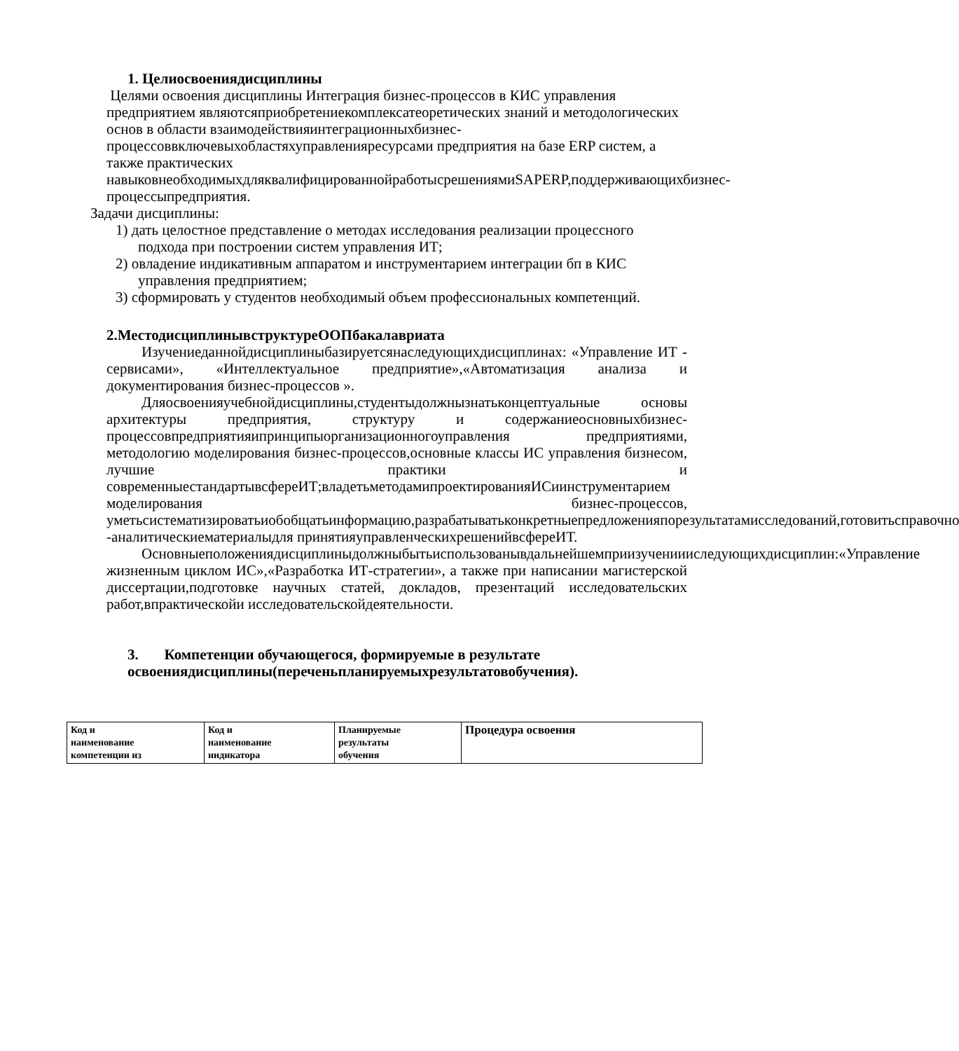1. Целиосвоениядисциплины
Целями освоения дисциплины Интеграция бизнес-процессов в КИС управления предприятием являютсяприобретениекомплексатеоретических знаний и методологических основ в области взаимодействияинтеграционныхбизнес-процессоввключевыхобластяхуправленияресурсами предприятия на базе ERP систем, а также практических навыковнеобходимыхдляквалифицированнойработысрешениямиSAPERP,поддерживающихбизнес-процессыпредприятия.
Задачи дисциплины:
1) дать целостное представление о методах исследования реализации процессного подхода при построении систем управления ИТ;
2) овладение индикативным аппаратом и инструментарием интеграции бп в КИС управления предприятием;
3) сформировать у студентов необходимый объем профессиональных компетенций.
2.МестодисциплинывструктуреООПбакалавриата
Изучениеданнойдисциплиныбазируетсянаследующихдисциплинах: «Управление ИТ - сервисами», «Интеллектуальное предприятие»,«Автоматизация анализа и документирования бизнес-процессов ».
Дляосвоенияучебнойдисциплины,студентыдолжнызнатьконцептуальные основы архитектуры предприятия, структуру и содержаниеосновныхбизнес-процессовпредприятияипринципыорганизационногоуправления предприятиями, методологию моделирования бизнес-процессов,основные классы ИС управления бизнесом, лучшие практики и современныестандартывсфереИТ;владетьметодамипроектированияИСиинструментарием моделирования бизнес-процессов, уметьсистематизироватьиобобщатьинформацию,разрабатыватьконкретныепредложенияпорезультатамисследований,готовитьсправочно -аналитическиематериалыдля принятияуправленческихрешенийвсфереИТ.
Основныеположениядисциплиныдолжныбытьиспользованывдальнейшемприизучениииследующихдисциплин:«Управление жизненным циклом ИС»,«Разработка ИТ-стратегии», а также при написании магистерской диссертации,подготовке научных статей, докладов, презентаций исследовательских работ,впрактическойи исследовательскойдеятельности.
3. Компетенции обучающегося, формируемые в результате освоениядисциплины(переченьпланируемыхрезультатовобучения).
| Код и наименование компетенции из | Код и наименование индикатора | Планируемые результаты обучения | Процедура освоения |